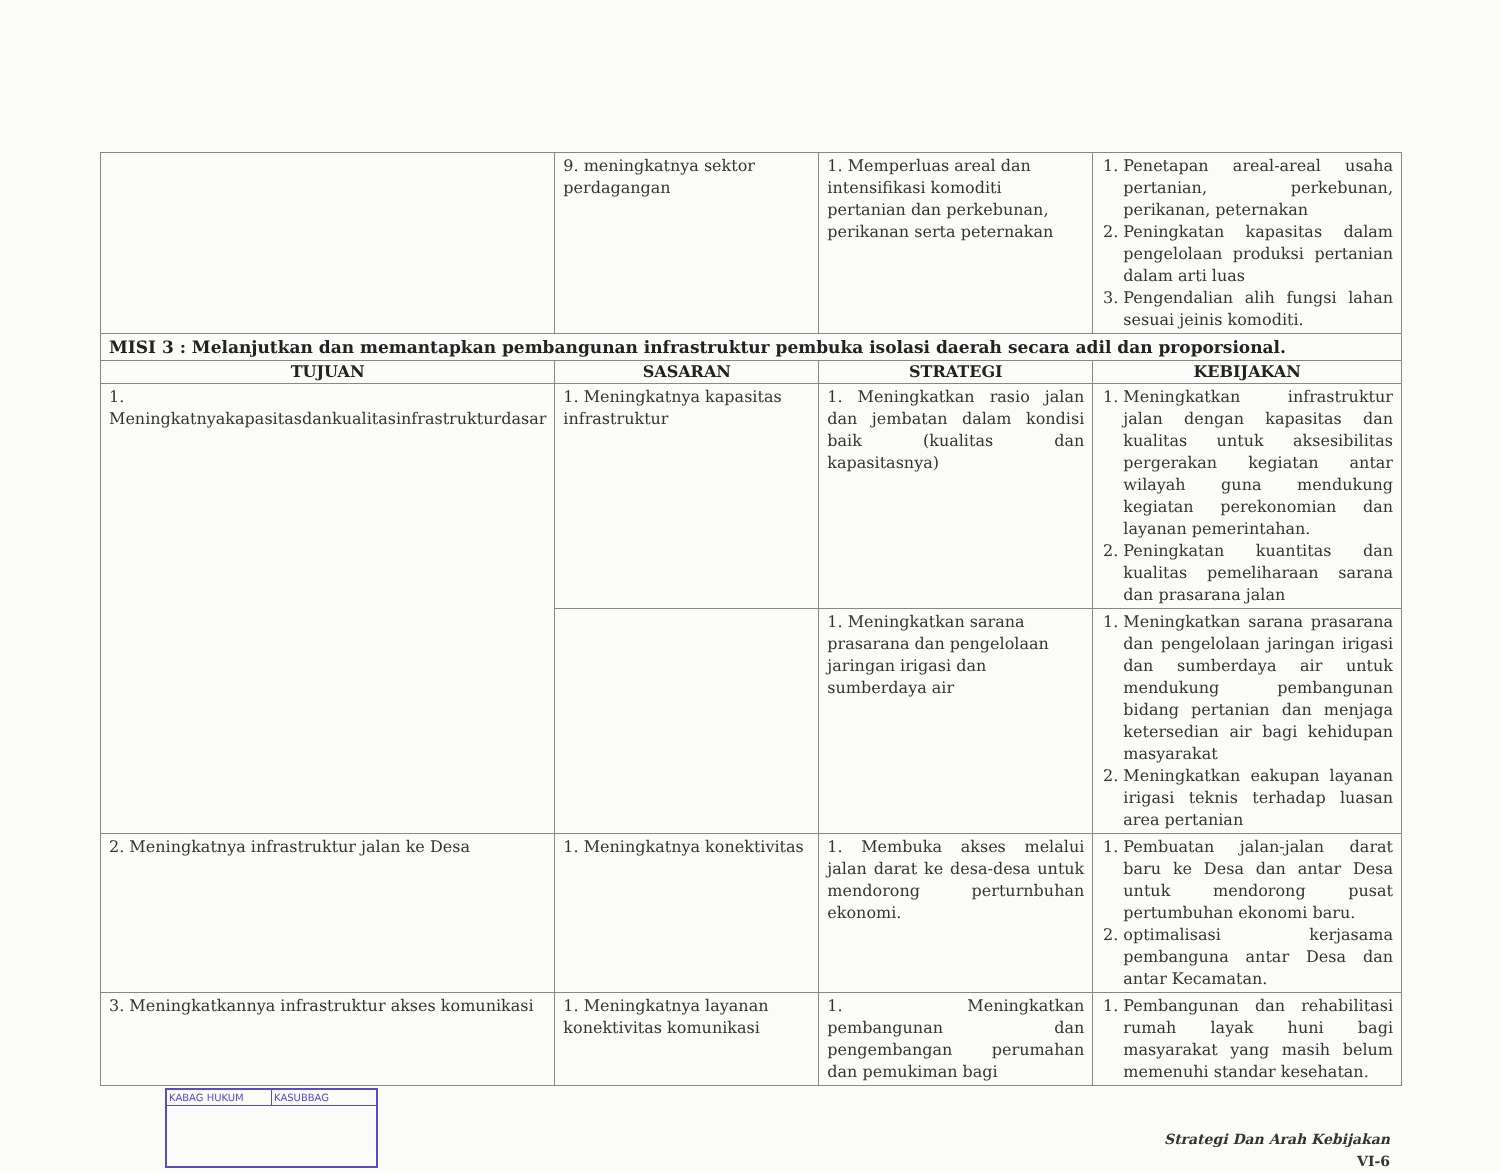| | 9. meningkatnya sektor perdagangan | 1. Memperluas areal dan intensifikasi komoditi pertanian dan perkebunan, perikanan serta peternakan | 1. Penetapan areal-areal usaha pertanian, perkebunan, perikanan, peternakan 2. Peningkatan kapasitas dalam pengelolaan produksi pertanian dalam arti luas 3. Pengendalian alih fungsi lahan sesuai jeinis komoditi. |
| MISI 3 : Melanjutkan dan memantapkan pembangunan infrastruktur pembuka isolasi daerah secara adil dan proporsional. | | | |
| TUJUAN | SASARAN | STRATEGI | KEBIJAKAN |
| 1. Meningkatnyakapasitasdankualitasinfrastrukturdasar | 1. Meningkatnya kapasitas infrastruktur | 1. Meningkatkan rasio jalan dan jembatan dalam kondisi baik (kualitas dan kapasitasnya) | 1. Meningkatkan infrastruktur jalan dengan kapasitas dan kualitas untuk aksesibilitas pergerakan kegiatan antar wilayah guna mendukung kegiatan perekonomian dan layanan pemerintahan. 2. Peningkatan kuantitas dan kualitas pemeliharaan sarana dan prasarana jalan |
| | | 1. Meningkatkan sarana prasarana dan pengelolaan jaringan irigasi dan sumberdaya air | 1. Meningkatkan sarana prasarana dan pengelolaan jaringan irigasi dan sumberdaya air untuk mendukung pembangunan bidang pertanian dan menjaga ketersedian air bagi kehidupan masyarakat 2. Meningkatkan eakupan layanan irigasi teknis terhadap luasan area pertanian |
| 2. Meningkatnya infrastruktur jalan ke Desa | 1. Meningkatnya konektivitas | 1. Membuka akses melalui jalan darat ke desa-desa untuk mendorong perturnbuhan ekonomi. | 1. Pembuatan jalan-jalan darat baru ke Desa dan antar Desa untuk mendorong pusat pertumbuhan ekonomi baru. 2. optimalisasi kerjasama pembanguna antar Desa dan antar Kecamatan. |
| 3. Meningkatkannya infrastruktur akses komunikasi | 1. Meningkatnya layanan konektivitas komunikasi | 1. Meningkatkan pembangunan dan pengembangan perumahan dan pemukiman bagi | 1. Pembangunan dan rehabilitasi rumah layak huni bagi masyarakat yang masih belum memenuhi standar kesehatan. |
KABAG HUKUM KASUBBAG
Strategi Dan Arah Kebijakan
VI-6